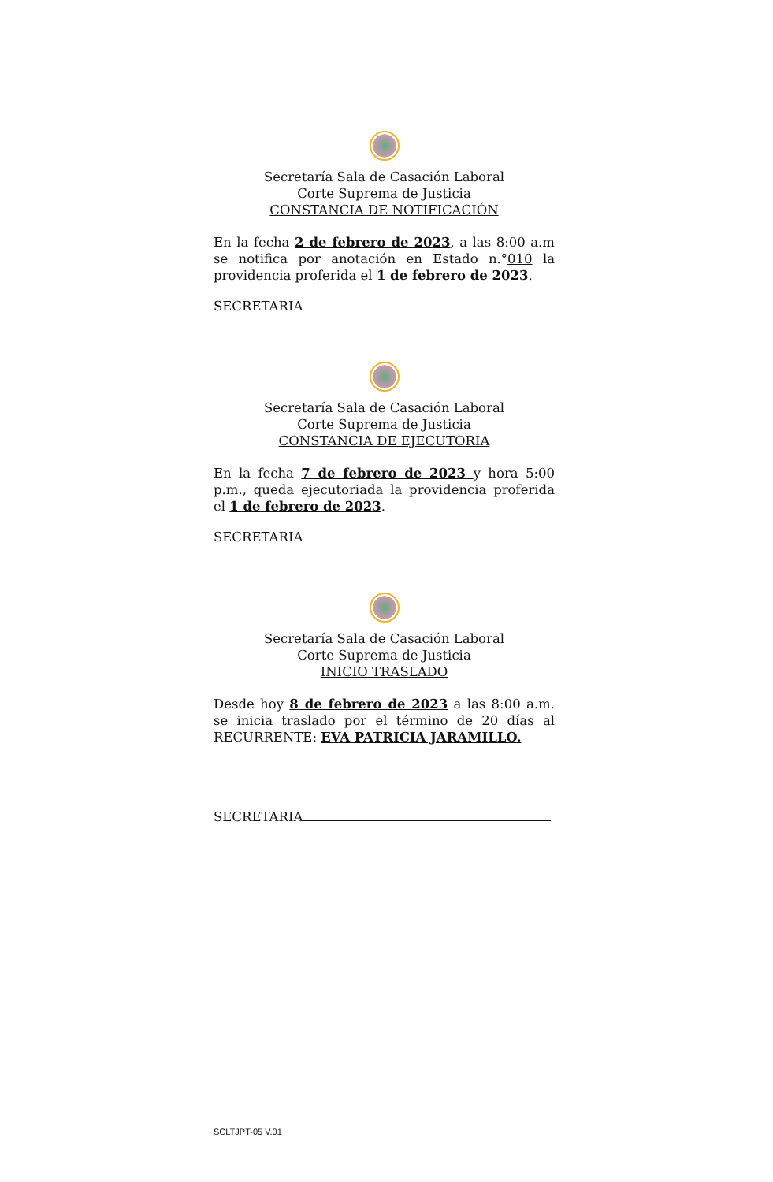Secretaría Sala de Casación Laboral
Corte Suprema de Justicia
CONSTANCIA DE NOTIFICACIÓN
En la fecha 2 de febrero de 2023, a las 8:00 a.m se notifica por anotación en Estado n.°010 la providencia proferida el 1 de febrero de 2023.
SECRETARIA
Secretaría Sala de Casación Laboral
Corte Suprema de Justicia
CONSTANCIA DE EJECUTORIA
En la fecha 7 de febrero de 2023 y hora 5:00 p.m., queda ejecutoriada la providencia proferida el 1 de febrero de 2023.
SECRETARIA
Secretaría Sala de Casación Laboral
Corte Suprema de Justicia
INICIO TRASLADO
Desde hoy 8 de febrero de 2023 a las 8:00 a.m. se inicia traslado por el término de 20 días al RECURRENTE: EVA PATRICIA JARAMILLO.
SECRETARIA
SCLTJPT-05 V.01